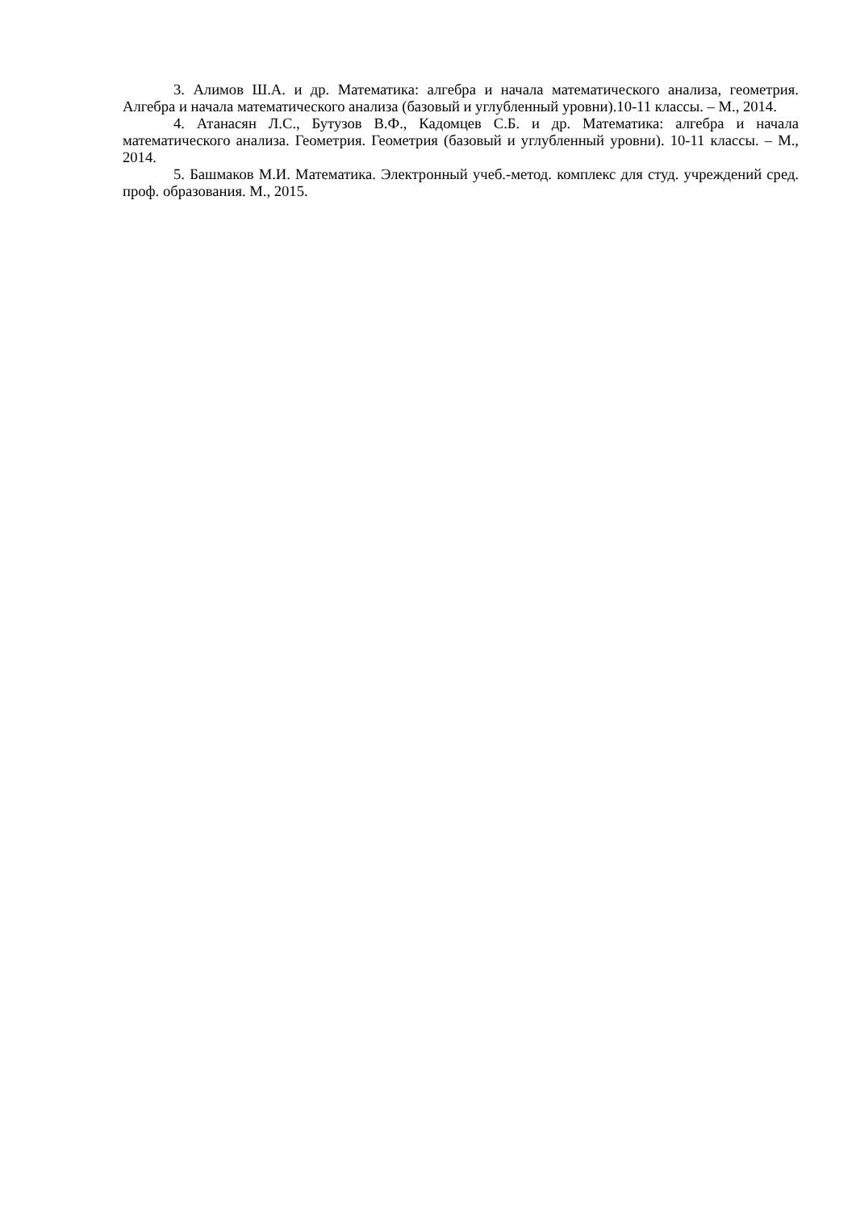3. Алимов Ш.А. и др. Математика: алгебра и начала математического анализа, геометрия. Алгебра и начала математического анализа (базовый и углубленный уровни).10-11 классы. – М., 2014.
4. Атанасян Л.С., Бутузов В.Ф., Кадомцев С.Б. и др. Математика: алгебра и начала математического анализа. Геометрия. Геометрия (базовый и углубленный уровни). 10-11 классы. – М., 2014.
5. Башмаков М.И. Математика. Электронный учеб.-метод. комплекс для студ. учреждений сред. проф. образования. М., 2015.